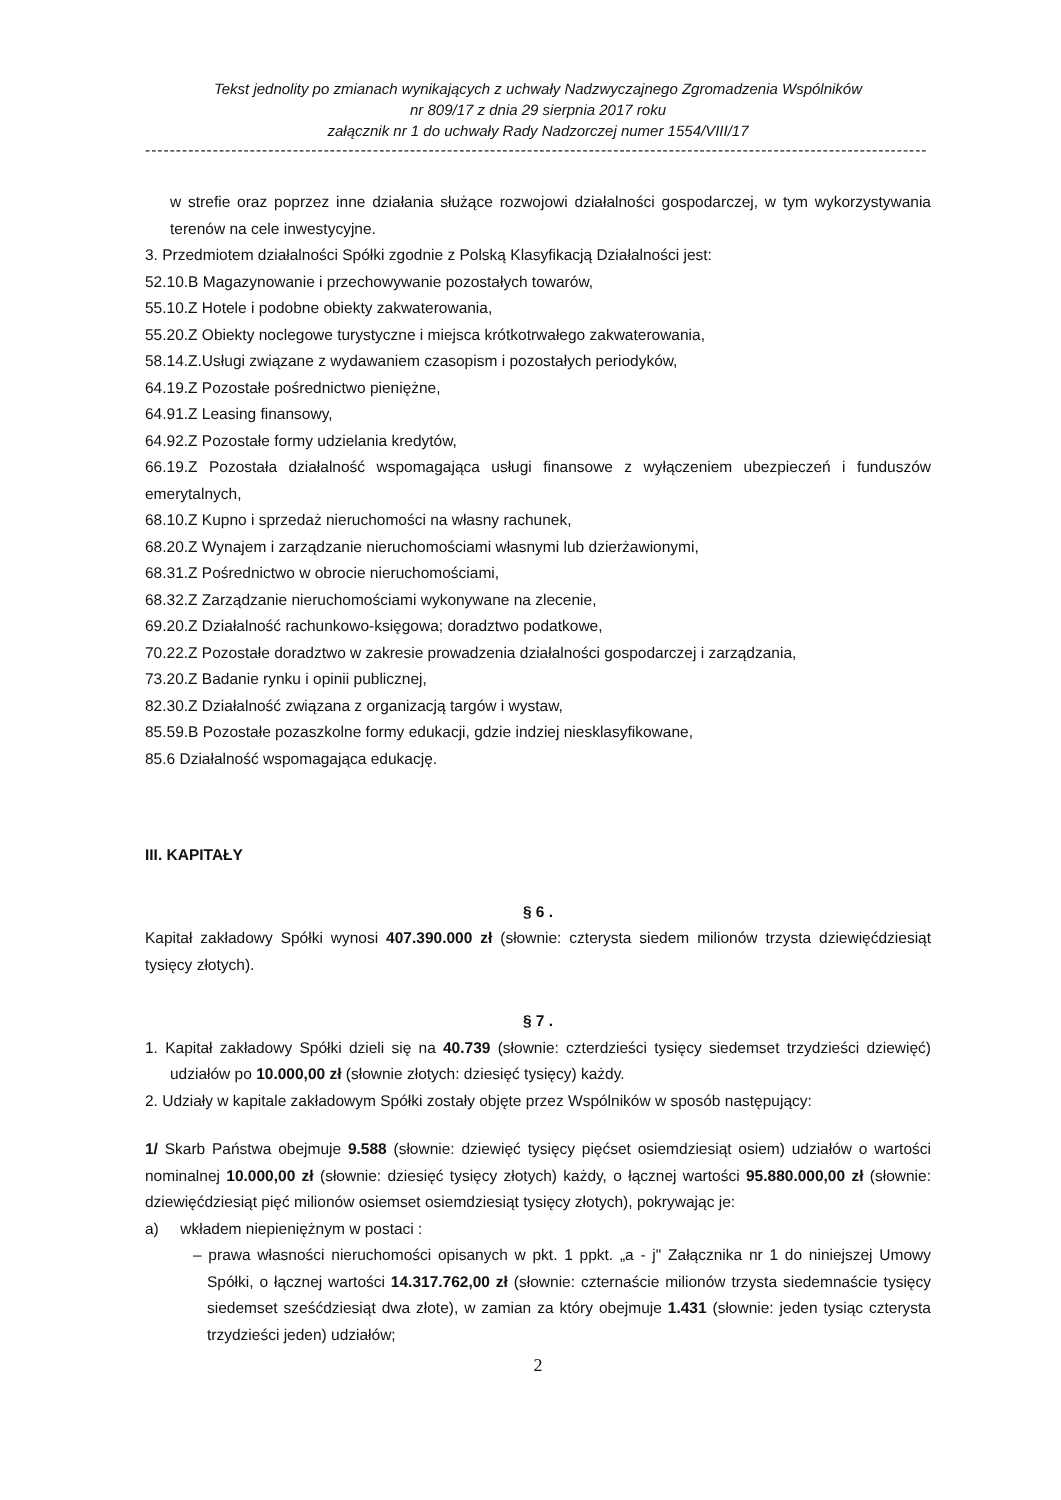Tekst jednolity po zmianach wynikających z uchwały Nadzwyczajnego Zgromadzenia Wspólników
nr 809/17 z dnia 29 sierpnia 2017 roku
załącznik nr 1 do uchwały Rady Nadzorczej numer 1554/VIII/17
-------------------------------------------------------------------------------------------------------------------------------
w strefie oraz poprzez inne działania służące rozwojowi działalności gospodarczej, w tym wykorzystywania terenów na cele inwestycyjne.
3. Przedmiotem działalności Spółki zgodnie z Polską Klasyfikacją Działalności jest:
52.10.B Magazynowanie i przechowywanie pozostałych towarów,
55.10.Z Hotele i podobne obiekty zakwaterowania,
55.20.Z Obiekty noclegowe turystyczne i miejsca krótkotrwałego zakwaterowania,
58.14.Z.Usługi związane z wydawaniem czasopism i pozostałych periodyków,
64.19.Z Pozostałe pośrednictwo pieniężne,
64.91.Z Leasing finansowy,
64.92.Z Pozostałe formy udzielania kredytów,
66.19.Z Pozostała działalność wspomagająca usługi finansowe z wyłączeniem ubezpieczeń i funduszów emerytalnych,
68.10.Z Kupno i sprzedaż nieruchomości na własny rachunek,
68.20.Z Wynajem i zarządzanie nieruchomościami własnymi lub dzierżawionymi,
68.31.Z Pośrednictwo w obrocie nieruchomościami,
68.32.Z Zarządzanie nieruchomościami wykonywane na zlecenie,
69.20.Z Działalność rachunkowo-księgowa; doradztwo podatkowe,
70.22.Z Pozostałe doradztwo w zakresie prowadzenia działalności gospodarczej i zarządzania,
73.20.Z Badanie rynku i opinii publicznej,
82.30.Z Działalność związana z organizacją targów i wystaw,
85.59.B Pozostałe pozaszkolne formy edukacji, gdzie indziej niesklasyfikowane,
85.6 Działalność wspomagająca edukację.
III. KAPITAŁY
§ 6 .
Kapitał zakładowy Spółki wynosi 407.390.000 zł (słownie: czterysta siedem milionów trzysta dziewięćdziesiąt tysięcy złotych).
§ 7 .
1. Kapitał zakładowy Spółki dzieli się na 40.739 (słownie: czterdzieści tysięcy siedemset trzydzieści dziewięć) udziałów po 10.000,00 zł (słownie złotych: dziesięć tysięcy) każdy.
2. Udziały w kapitale zakładowym Spółki zostały objęte przez Wspólników w sposób następujący:
1/ Skarb Państwa obejmuje 9.588 (słownie: dziewięć tysięcy pięćset osiemdziesiąt osiem) udziałów o wartości nominalnej 10.000,00 zł (słownie: dziesięć tysięcy złotych) każdy, o łącznej wartości 95.880.000,00 zł (słownie: dziewięćdziesiąt pięć milionów osiemset osiemdziesiąt tysięcy złotych), pokrywając je:
a) wkładem niepieniężnym w postaci :
– prawa własności nieruchomości opisanych w pkt. 1 ppkt. „a - j" Załącznika nr 1 do niniejszej Umowy Spółki, o łącznej wartości 14.317.762,00 zł (słownie: czternaście milionów trzysta siedemnaście tysięcy siedemset sześćdziesiąt dwa złote), w zamian za który obejmuje 1.431 (słownie: jeden tysiąc czterysta trzydzieści jeden) udziałów;
2